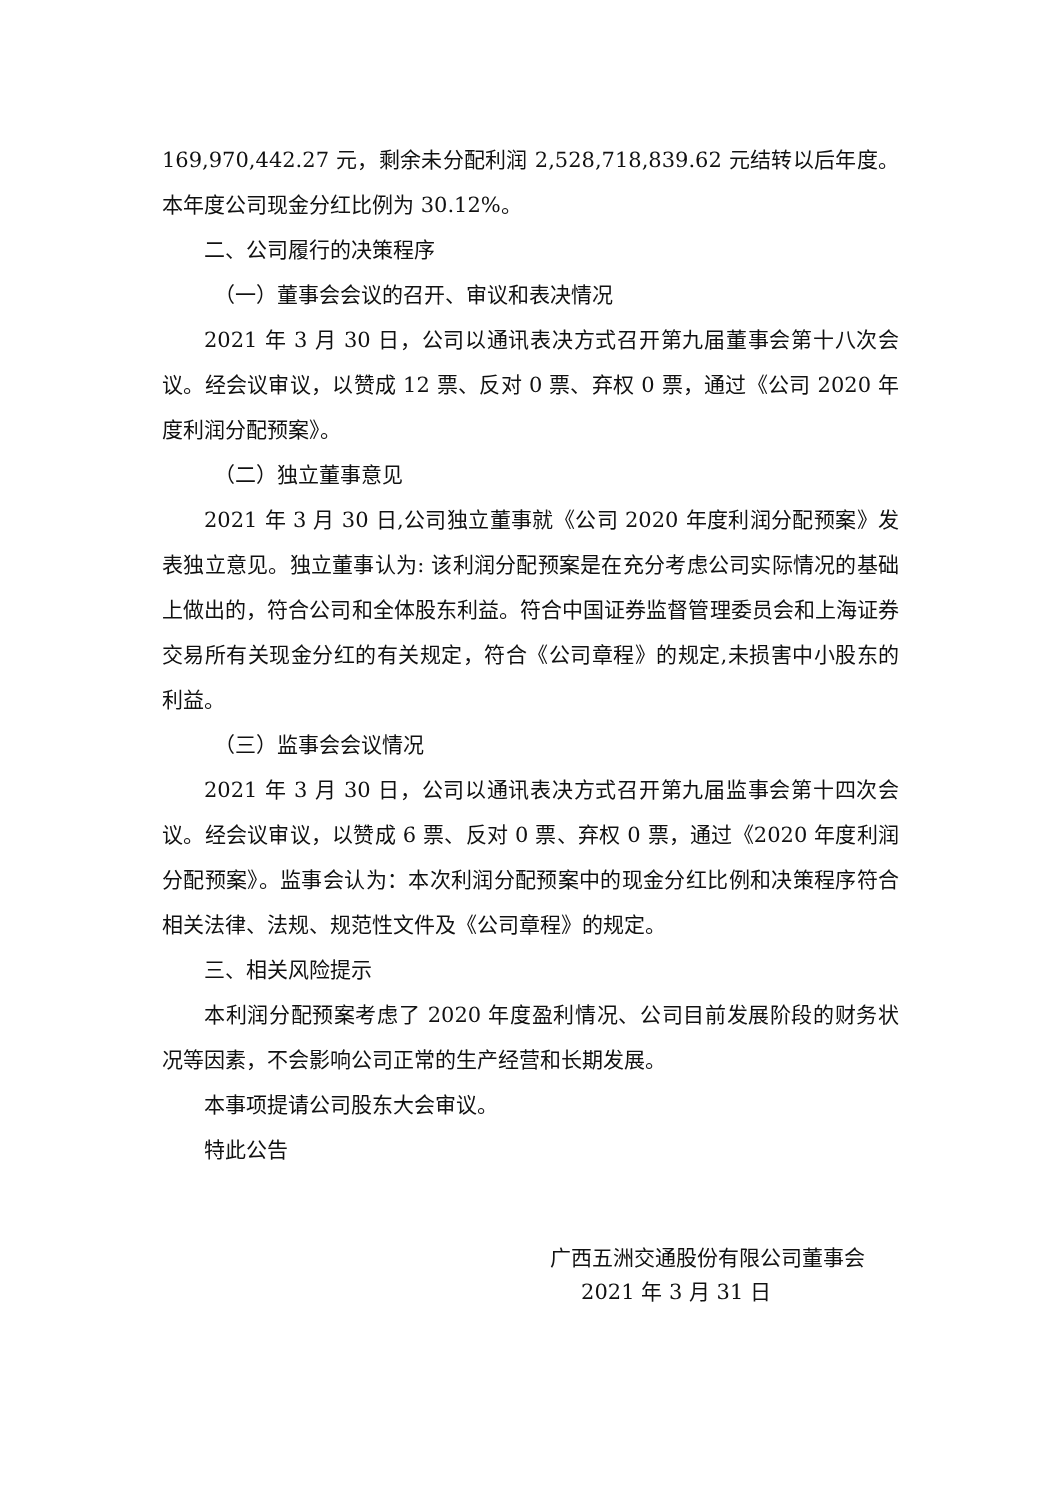169,970,442.27 元，剩余未分配利润 2,528,718,839.62 元结转以后年度。本年度公司现金分红比例为 30.12%。
二、公司履行的决策程序
（一）董事会会议的召开、审议和表决情况
2021 年 3 月 30 日，公司以通讯表决方式召开第九届董事会第十八次会议。经会议审议，以赞成 12 票、反对 0 票、弃权 0 票，通过《公司 2020 年度利润分配预案》。
（二）独立董事意见
2021 年 3 月 30 日,公司独立董事就《公司 2020 年度利润分配预案》发表独立意见。独立董事认为: 该利润分配预案是在充分考虑公司实际情况的基础上做出的，符合公司和全体股东利益。符合中国证券监督管理委员会和上海证券交易所有关现金分红的有关规定，符合《公司章程》的规定,未损害中小股东的利益。
（三）监事会会议情况
2021 年 3 月 30 日，公司以通讯表决方式召开第九届监事会第十四次会议。经会议审议，以赞成 6 票、反对 0 票、弃权 0 票，通过《2020 年度利润分配预案》。监事会认为：本次利润分配预案中的现金分红比例和决策程序符合相关法律、法规、规范性文件及《公司章程》的规定。
三、相关风险提示
本利润分配预案考虑了 2020 年度盈利情况、公司目前发展阶段的财务状况等因素，不会影响公司正常的生产经营和长期发展。
本事项提请公司股东大会审议。
特此公告
广西五洲交通股份有限公司董事会
2021 年 3 月 31 日